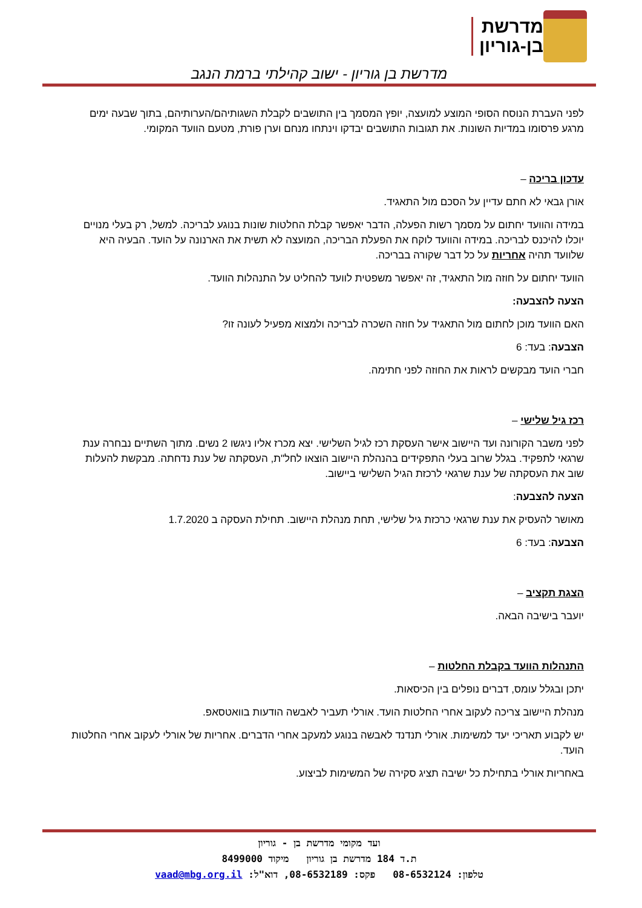מדרשת
בן-גוריון
מדרשת בן גוריון - ישוב קהילתי ברמת הנגב
לפני העברת הנוסח הסופי המוצע למועצה, יופץ המסמך בין התושבים לקבלת השגותיהם/הערותיהם, בתוך שבעה ימים מרגע פרסומו במדיות השונות. את תגובות התושבים יבדקו וינתחו מנחם וערן פורת, מטעם הוועד המקומי.
עדכון בריכה –
אורן גבאי לא חתם עדיין על הסכם מול התאגיד.
במידה והוועד יחתום על מסמך רשות הפעלה, הדבר יאפשר קבלת החלטות שונות בנוגע לבריכה. למשל, רק בעלי מנויים יוכלו להיכנס לבריכה. במידה והוועד לוקח את הפעלת הבריכה, המועצה לא תשית את הארנונה על הועד. הבעיה היא שלוועד תהיה אחריות על כל דבר שקורה בבריכה.
הוועד יחתום על חוזה מול התאגיד, זה יאפשר משפטית לוועד להחליט על התנהלות הוועד.
הצעה להצבעה:
האם הוועד מוכן לחתום מול התאגיד על חוזה השכרה לבריכה ולמצוא מפעיל לעונה זו?
הצבעה: בעד: 6
חברי הועד מבקשים לראות את החוזה לפני חתימה.
רכז גיל שלישי –
לפני משבר הקורונה ועד היישוב אישר העסקת רכז לגיל השלישי. יצא מכרז אליו ניגשו 2 נשים. מתוך השתיים נבחרה ענת שרגאי לתפקיד. בגלל שרוב בעלי התפקידים בהנהלת היישוב הוצאו לחל"ת, העסקתה של ענת נדחתה. מבקשת להעלות שוב את העסקתה של ענת שרגאי לרכזת הגיל השלישי ביישוב.
הצעה להצבעה:
מאושר להעסיק את ענת שרגאי כרכזת גיל שלישי, תחת מנהלת היישוב. תחילת העסקה ב 1.7.2020
הצבעה: בעד: 6
הצגת תקציב –
יועבר בישיבה הבאה.
התנהלות הוועד בקבלת החלטות –
יתכן ובגלל עומס, דברים נופלים בין הכיסאות.
מנהלת היישוב צריכה לעקוב אחרי החלטות הועד. אורלי תעביר לאבשה הודעות בוואטסאפ.
יש לקבוע תאריכי יעד למשימות. אורלי תנדנד לאבשה בנוגע למעקב אחרי הדברים. אחריות של אורלי לעקוב אחרי החלטות הועד.
באחריות אורלי בתחילת כל ישיבה תציג סקירה של המשימות לביצוע.
ועד מקומי מדרשת בן - גוריון
ת.ד 184 מדרשת בן גוריון מיקוד 8499000
טלפון: 08-6532124 פקס: 08-6532189, דוא"ל: vaad@mbg.org.il